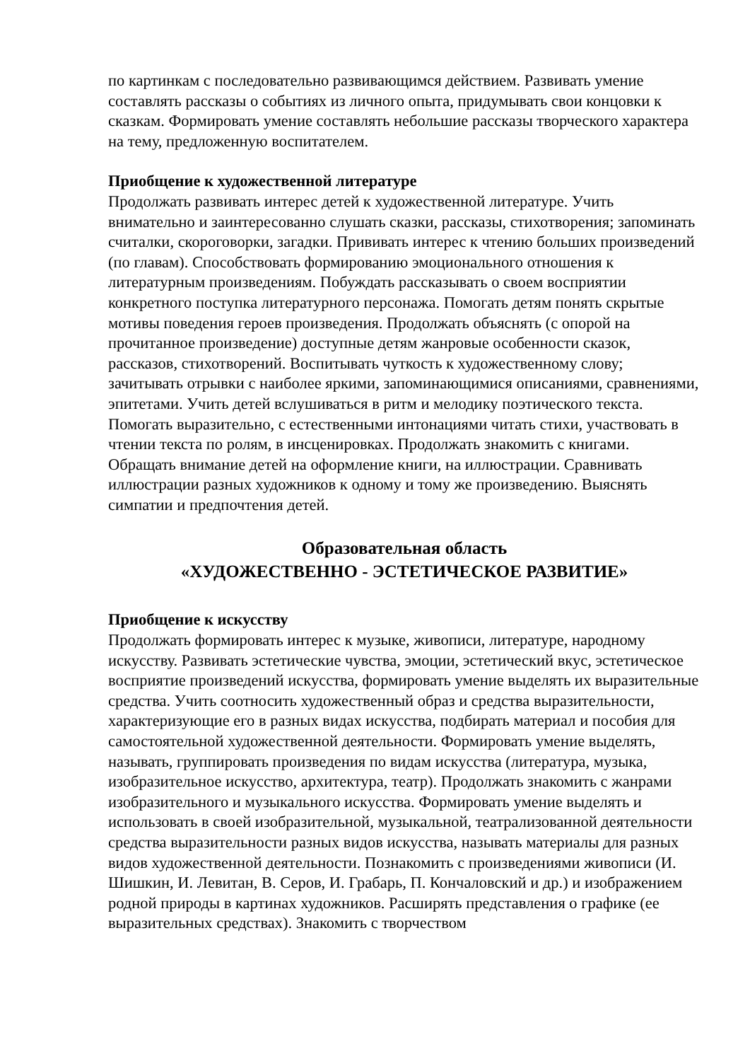по картинкам с последовательно развивающимся действием. Развивать умение составлять рассказы о событиях из личного опыта, придумывать свои концовки к сказкам. Формировать умение составлять небольшие рассказы творческого характера на тему, предложенную воспитателем.
Приобщение к художественной литературе
Продолжать развивать интерес детей к художественной литературе. Учить внимательно и заинтересованно слушать сказки, рассказы, стихотворения; запоминать считалки, скороговорки, загадки. Прививать интерес к чтению больших произведений (по главам). Способствовать формированию эмоционального отношения к литературным произведениям. Побуждать рассказывать о своем восприятии конкретного поступка литературного персонажа. Помогать детям понять скрытые мотивы поведения героев произведения. Продолжать объяснять (с опорой на прочитанное произведение) доступные детям жанровые особенности сказок, рассказов, стихотворений. Воспитывать чуткость к художественному слову; зачитывать отрывки с наиболее яркими, запоминающимися описаниями, сравнениями, эпитетами. Учить детей вслушиваться в ритм и мелодику поэтического текста. Помогать выразительно, с естественными интонациями читать стихи, участвовать в чтении текста по ролям, в инсценировках. Продолжать знакомить с книгами. Обращать внимание детей на оформление книги, на иллюстрации. Сравнивать иллюстрации разных художников к одному и тому же произведению. Выяснять симпатии и предпочтения детей.
Образовательная область
«ХУДОЖЕСТВЕННО - ЭСТЕТИЧЕСКОЕ РАЗВИТИЕ»
Приобщение к искусству
Продолжать формировать интерес к музыке, живописи, литературе, народному искусству. Развивать эстетические чувства, эмоции, эстетический вкус, эстетическое восприятие произведений искусства, формировать умение выделять их выразительные средства. Учить соотносить художественный образ и средства выразительности, характеризующие его в разных видах искусства, подбирать материал и пособия для самостоятельной художественной деятельности. Формировать умение выделять, называть, группировать произведения по видам искусства (литература, музыка, изобразительное искусство, архитектура, театр). Продолжать знакомить с жанрами изобразительного и музыкального искусства. Формировать умение выделять и использовать в своей изобразительной, музыкальной, театрализованной деятельности средства выразительности разных видов искусства, называть материалы для разных видов художественной деятельности. Познакомить с произведениями живописи (И. Шишкин, И. Левитан, В. Серов, И. Грабарь, П. Кончаловский и др.) и изображением родной природы в картинах художников. Расширять представления о графике (ее выразительных средствах). Знакомить с творчеством